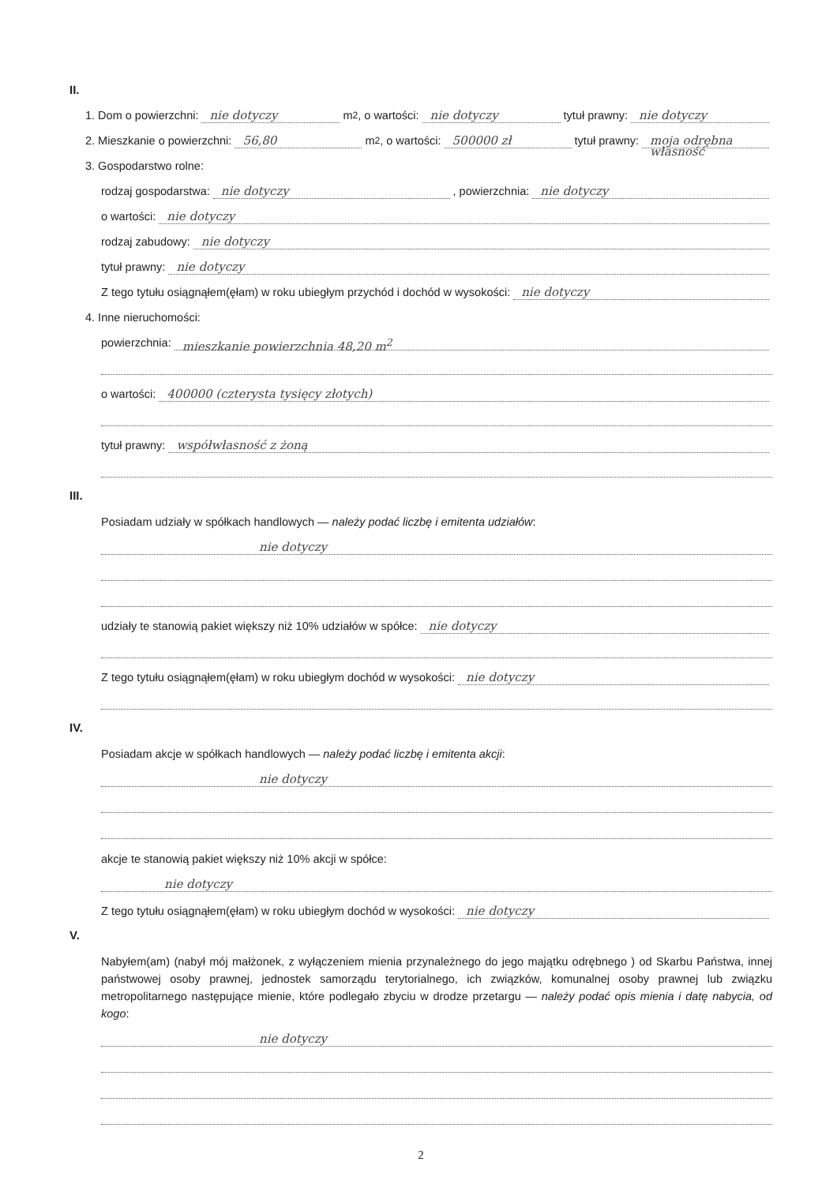II.
1. Dom o powierzchni: nie dotyczy m<sup>2</sup>, o wartości: nie dotyczy tytuł prawny: nie dotyczy
2. Mieszkanie o powierzchni: 56,80 m<sup>2</sup>, o wartości: 500000 zł tytuł prawny: moja odrębna własność
3. Gospodarstwo rolne:
rodzaj gospodarstwa: nie dotyczy, powierzchnia: nie dotyczy
o wartości: nie dotyczy
rodzaj zabudowy: nie dotyczy
tytuł prawny: nie dotyczy
Z tego tytułu osiągnąłem(ęłam) w roku ubiegłym przychód i dochód w wysokości: nie dotyczy
4. Inne nieruchomości:
powierzchnia: mieszkanie powierzchnia 48,20 m<sup>2</sup>
o wartości: 400000 (czterysta tysięcy złotych)
tytuł prawny: współwłasność z żoną
III.
Posiadam udziały w spółkach handlowych — należy podać liczbę i emitenta udziałów:
nie dotyczy
udziały te stanowią pakiet większy niż 10% udziałów w spółce: nie dotyczy
Z tego tytułu osiągnąłem(ęłam) w roku ubiegłym dochód w wysokości: nie dotyczy
IV.
Posiadam akcje w spółkach handlowych — należy podać liczbę i emitenta akcji:
nie dotyczy
akcje te stanowią pakiet większy niż 10% akcji w spółce:
nie dotyczy
Z tego tytułu osiągnąłem(ęłam) w roku ubiegłym dochód w wysokości: nie dotyczy
V.
Nabyłem(am) (nabył mój małżonek, z wyłączeniem mienia przynależnego do jego majątku odrębnego ) od Skarbu Państwa, innej państwowej osoby prawnej, jednostek samorządu terytorialnego, ich związków, komunalnej osoby prawnej lub związku metropolitarnego następujące mienie, które podlegało zbyciu w drodze przetargu — należy podać opis mienia i datę nabycia, od kogo:
nie dotyczy
2